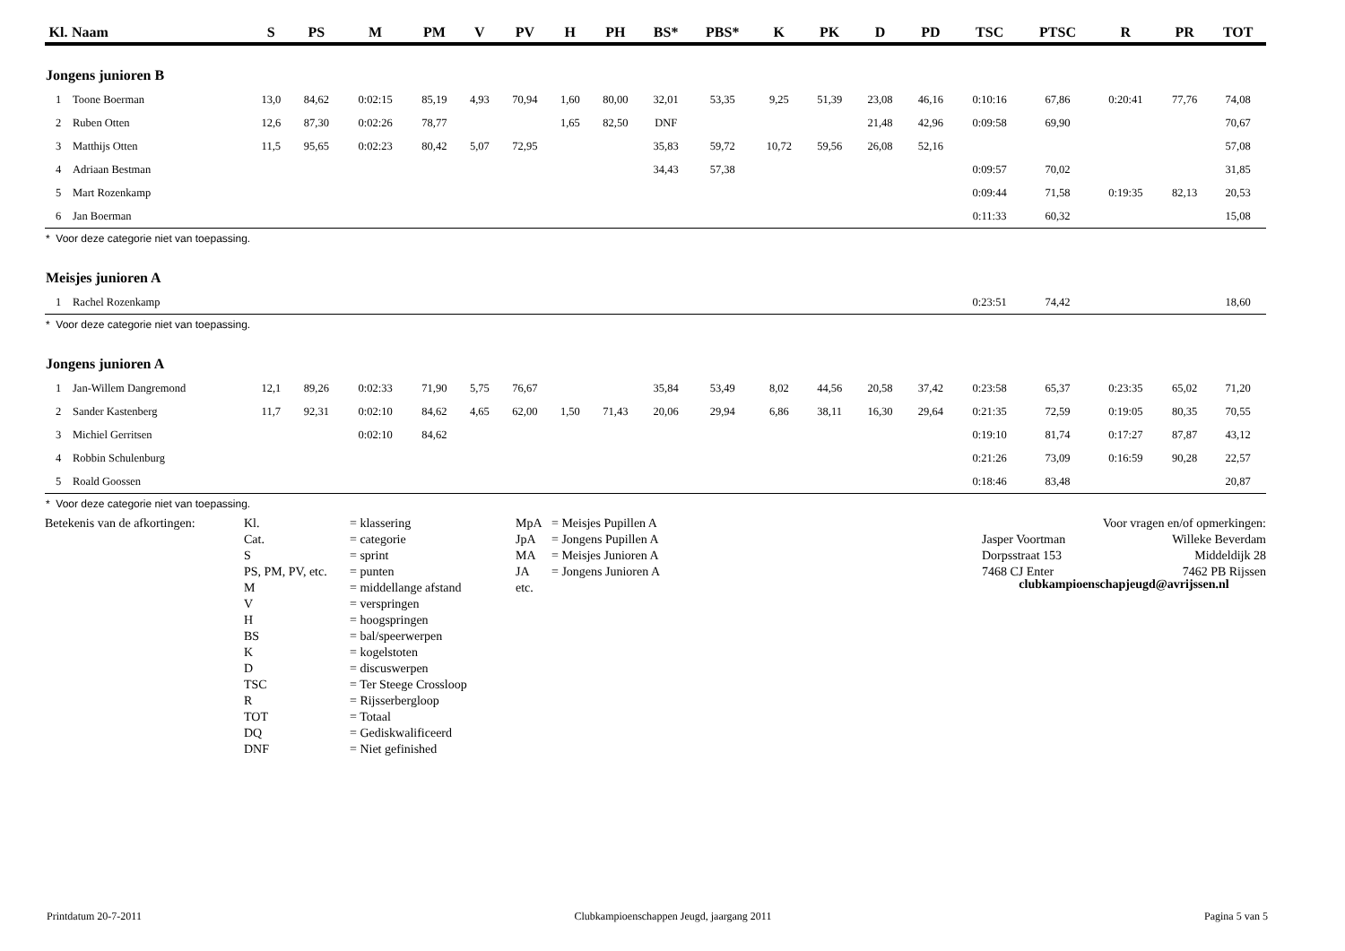| Kl. | Naam | S | PS | M | PM | V | PV | H | PH | BS* | PBS* | K | PK | D | PD | TSC | PTSC | R | PR | TOT |
| --- | --- | --- | --- | --- | --- | --- | --- | --- | --- | --- | --- | --- | --- | --- | --- | --- | --- | --- | --- | --- |
| Jongens junioren B | | | | | | | | | | | | | | | | | | | | |
| 1 | Toone Boerman | 13,0 | 84,62 | 0:02:15 | 85,19 | 4,93 | 70,94 | 1,60 | 80,00 | 32,01 | 53,35 | 9,25 | 51,39 | 23,08 | 46,16 | 0:10:16 | 67,86 | 0:20:41 | 77,76 | 74,08 |
| 2 | Ruben Otten | 12,6 | 87,30 | 0:02:26 | 78,77 | | | 1,65 | 82,50 | DNF | | | | 21,48 | 42,96 | 0:09:58 | 69,90 | | | 70,67 |
| 3 | Matthijs Otten | 11,5 | 95,65 | 0:02:23 | 80,42 | 5,07 | 72,95 | | | 35,83 | 59,72 | 10,72 | 59,56 | 26,08 | 52,16 | | | | | 57,08 |
| 4 | Adriaan Bestman | | | | | | | | | 34,43 | 57,38 | | | | | 0:09:57 | 70,02 | | | 31,85 |
| 5 | Mart Rozenkamp | | | | | | | | | | | | | | | 0:09:44 | 71,58 | 0:19:35 | 82,13 | 20,53 |
| 6 | Jan Boerman | | | | | | | | | | | | | | | 0:11:33 | 60,32 | | | 15,08 |
| * Voor deze categorie niet van toepassing. | | | | | | | | | | | | | | | | | | | | |
| Meisjes junioren A | | | | | | | | | | | | | | | | | | | | |
| 1 | Rachel Rozenkamp | | | | | | | | | | | | | | | 0:23:51 | 74,42 | | | 18,60 |
| * Voor deze categorie niet van toepassing. | | | | | | | | | | | | | | | | | | | | |
| Jongens junioren A | | | | | | | | | | | | | | | | | | | | |
| 1 | Jan-Willem Dangremond | 12,1 | 89,26 | 0:02:33 | 71,90 | 5,75 | 76,67 | | | 35,84 | 53,49 | 8,02 | 44,56 | 20,58 | 37,42 | 0:23:58 | 65,37 | 0:23:35 | 65,02 | 71,20 |
| 2 | Sander Kastenberg | 11,7 | 92,31 | 0:02:10 | 84,62 | 4,65 | 62,00 | 1,50 | 71,43 | 20,06 | 29,94 | 6,86 | 38,11 | 16,30 | 29,64 | 0:21:35 | 72,59 | 0:19:05 | 80,35 | 70,55 |
| 3 | Michiel Gerritsen | | | 0:02:10 | 84,62 | | | | | | | | | | | 0:19:10 | 81,74 | 0:17:27 | 87,87 | 43,12 |
| 4 | Robbin Schulenburg | | | | | | | | | | | | | | | 0:21:26 | 73,09 | 0:16:59 | 90,28 | 22,57 |
| 5 | Roald Goossen | | | | | | | | | | | | | | | 0:18:46 | 83,48 | | | 20,87 |
| * Voor deze categorie niet van toepassing. | | | | | | | | | | | | | | | | | | | | |
Betekenis van de afkortingen:
Kl.
Cat.
S
PS, PM, PV, etc.
M
V
H
BS
K
D
TSC
R
TOT
DQ
DNF
= klassering
= categorie
= sprint
= punten
= middellange afstand
= verspringen
= hoogspringen
= bal/speerwerpen
= kogelstoten
= discuswerpen
= Ter Steege Crossloop
= Rijsserbergloop
= Totaal
= Gediskwalificeerd
= Niet gefinished
MpA
JpA
MA
JA
etc.
= Meisjes Pupillen A
= Jongens Pupillen A
= Meisjes Junioren A
= Jongens Junioren A
Voor vragen en/of opmerkingen:
Jasper Voortman
Dorpsstraat 153
7468 CJ Enter
Willeke Beverdam
Middeldijk 28
7462 PB Rijssen
clubkampioenschapjeugd@avrijssen.nl
Printdatum 20-7-2011 Clubkampioenschappen Jeugd, jaargang 2011 Pagina 5 van 5